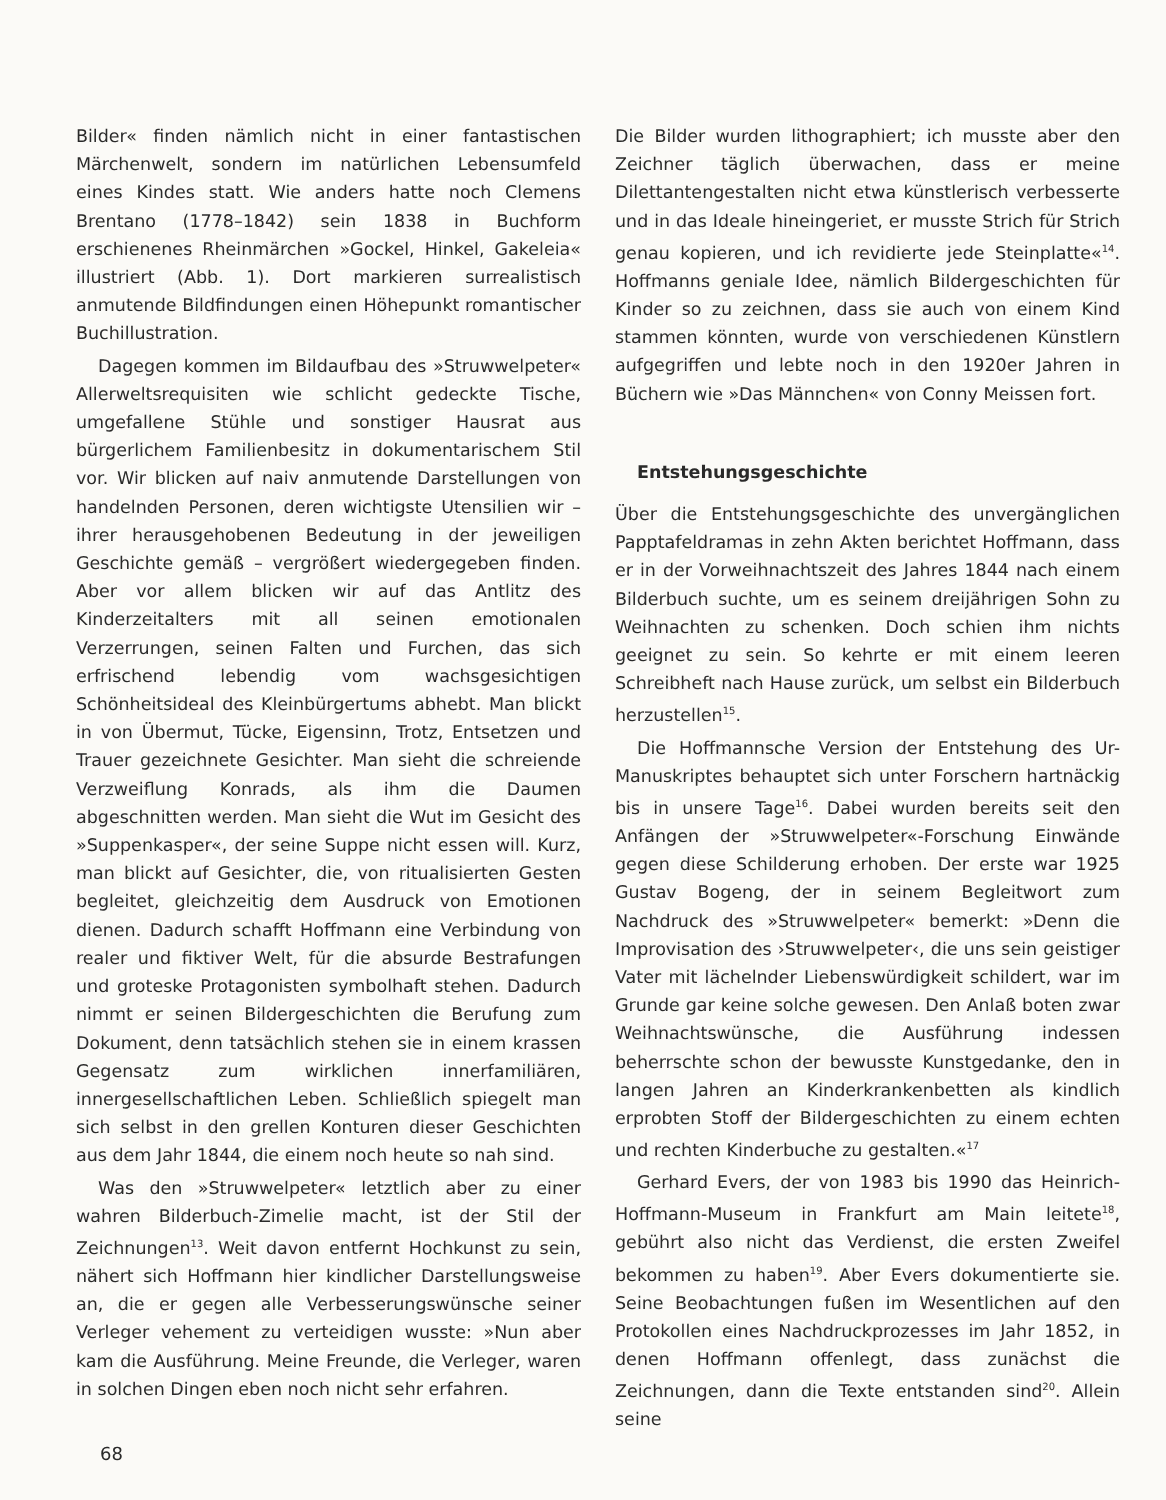Bilder« finden nämlich nicht in einer fantastischen Märchenwelt, sondern im natürlichen Lebensumfeld eines Kindes statt. Wie anders hatte noch Clemens Brentano (1778–1842) sein 1838 in Buchform erschienenes Rheinmärchen »Gockel, Hinkel, Gakeleia« illustriert (Abb. 1). Dort markieren surrealistisch anmutende Bildfindungen einen Höhepunkt romantischer Buchillustration.
Dagegen kommen im Bildaufbau des »Struwwelpeter« Allerweltsrequisiten wie schlicht gedeckte Tische, umgefallene Stühle und sonstiger Hausrat aus bürgerlichem Familienbesitz in dokumentarischem Stil vor. Wir blicken auf naiv anmutende Darstellungen von handelnden Personen, deren wichtigste Utensilien wir – ihrer herausgehobenen Bedeutung in der jeweiligen Geschichte gemäß – vergrößert wiedergegeben finden. Aber vor allem blicken wir auf das Antlitz des Kinderzeitalters mit all seinen emotionalen Verzerrungen, seinen Falten und Furchen, das sich erfrischend lebendig vom wachsgesichtigen Schönheitsideal des Kleinbürgertums abhebt. Man blickt in von Übermut, Tücke, Eigensinn, Trotz, Entsetzen und Trauer gezeichnete Gesichter. Man sieht die schreiende Verzweiflung Konrads, als ihm die Daumen abgeschnitten werden. Man sieht die Wut im Gesicht des »Suppenkasper«, der seine Suppe nicht essen will. Kurz, man blickt auf Gesichter, die, von ritualisierten Gesten begleitet, gleichzeitig dem Ausdruck von Emotionen dienen. Dadurch schafft Hoffmann eine Verbindung von realer und fiktiver Welt, für die absurde Bestrafungen und groteske Protagonisten symbolhaft stehen. Dadurch nimmt er seinen Bildergeschichten die Berufung zum Dokument, denn tatsächlich stehen sie in einem krassen Gegensatz zum wirklichen innerfamiliären, innergesellschaftlichen Leben. Schließlich spiegelt man sich selbst in den grellen Konturen dieser Geschichten aus dem Jahr 1844, die einem noch heute so nah sind.
Was den »Struwwelpeter« letztlich aber zu einer wahren Bilderbuch-Zimelie macht, ist der Stil der Zeichnungen<sup>13</sup>. Weit davon entfernt Hochkunst zu sein, nähert sich Hoffmann hier kindlicher Darstellungsweise an, die er gegen alle Verbesserungswünsche seiner Verleger vehement zu verteidigen wusste: »Nun aber kam die Ausführung. Meine Freunde, die Verleger, waren in solchen Dingen eben noch nicht sehr erfahren.
Die Bilder wurden lithographiert; ich musste aber den Zeichner täglich überwachen, dass er meine Dilettantengestalten nicht etwa künstlerisch verbesserte und in das Ideale hineingeriet, er musste Strich für Strich genau kopieren, und ich revidierte jede Steinplatte«<sup>14</sup>. Hoffmanns geniale Idee, nämlich Bildergeschichten für Kinder so zu zeichnen, dass sie auch von einem Kind stammen könnten, wurde von verschiedenen Künstlern aufgegriffen und lebte noch in den 1920er Jahren in Büchern wie »Das Männchen« von Conny Meissen fort.
Entstehungsgeschichte
Über die Entstehungsgeschichte des unvergänglichen Papptafeldramas in zehn Akten berichtet Hoffmann, dass er in der Vorweihnachtszeit des Jahres 1844 nach einem Bilderbuch suchte, um es seinem dreijährigen Sohn zu Weihnachten zu schenken. Doch schien ihm nichts geeignet zu sein. So kehrte er mit einem leeren Schreibheft nach Hause zurück, um selbst ein Bilderbuch herzustellen<sup>15</sup>.
Die Hoffmannsche Version der Entstehung des Ur-Manuskriptes behauptet sich unter Forschern hartnäckig bis in unsere Tage<sup>16</sup>. Dabei wurden bereits seit den Anfängen der »Struwwelpeter«-Forschung Einwände gegen diese Schilderung erhoben. Der erste war 1925 Gustav Bogeng, der in seinem Begleitwort zum Nachdruck des »Struwwelpeter« bemerkt: »Denn die Improvisation des ›Struwwelpeter‹, die uns sein geistiger Vater mit lächelnder Liebenswürdigkeit schildert, war im Grunde gar keine solche gewesen. Den Anlaß boten zwar Weihnachtswünsche, die Ausführung indessen beherrschte schon der bewusste Kunstgedanke, den in langen Jahren an Kinderkrankenbetten als kindlich erprobten Stoff der Bildergeschichten zu einem echten und rechten Kinderbuche zu gestalten.«<sup>17</sup>
Gerhard Evers, der von 1983 bis 1990 das Heinrich-Hoffmann-Museum in Frankfurt am Main leitete<sup>18</sup>, gebührt also nicht das Verdienst, die ersten Zweifel bekommen zu haben<sup>19</sup>. Aber Evers dokumentierte sie. Seine Beobachtungen fußen im Wesentlichen auf den Protokollen eines Nachdruckprozesses im Jahr 1852, in denen Hoffmann offenlegt, dass zunächst die Zeichnungen, dann die Texte entstanden sind<sup>20</sup>. Allein seine
68